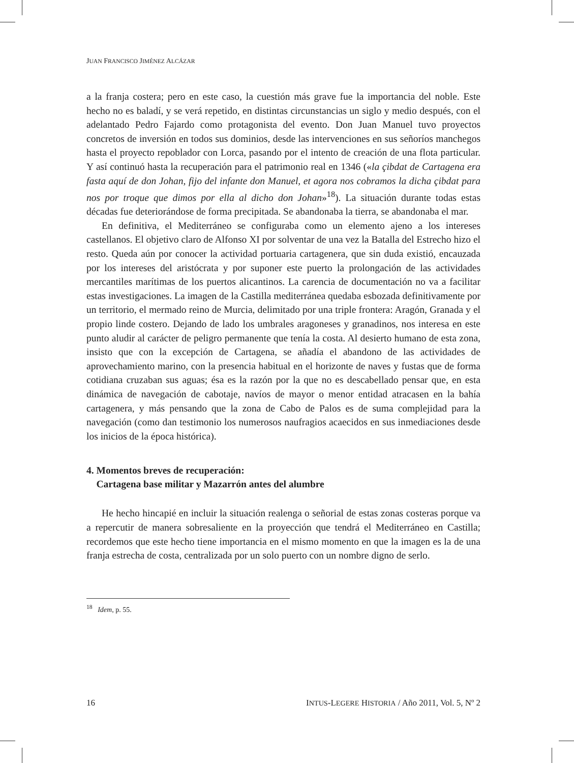JUAN FRANCISCO JIMÉNEZ ALCÁZAR
a la franja costera; pero en este caso, la cuestión más grave fue la importancia del noble. Este hecho no es baladí, y se verá repetido, en distintas circunstancias un siglo y medio después, con el adelantado Pedro Fajardo como protagonista del evento. Don Juan Manuel tuvo proyectos concretos de inversión en todos sus dominios, desde las intervenciones en sus señoríos manchegos hasta el proyecto repoblador con Lorca, pasando por el intento de creación de una flota particular. Y así continuó hasta la recuperación para el patrimonio real en 1346 («la çibdat de Cartagena era fasta aquí de don Johan, fijo del infante don Manuel, et agora nos cobramos la dicha çibdat para nos por troque que dimos por ella al dicho don Johan»<sup>18</sup>). La situación durante todas estas décadas fue deteriorándose de forma precipitada. Se abandonaba la tierra, se abandonaba el mar.
En definitiva, el Mediterráneo se configuraba como un elemento ajeno a los intereses castellanos. El objetivo claro de Alfonso XI por solventar de una vez la Batalla del Estrecho hizo el resto. Queda aún por conocer la actividad portuaria cartagenera, que sin duda existió, encauzada por los intereses del aristócrata y por suponer este puerto la prolongación de las actividades mercantiles marítimas de los puertos alicantinos. La carencia de documentación no va a facilitar estas investigaciones. La imagen de la Castilla mediterránea quedaba esbozada definitivamente por un territorio, el mermado reino de Murcia, delimitado por una triple frontera: Aragón, Granada y el propio linde costero. Dejando de lado los umbrales aragoneses y granadinos, nos interesa en este punto aludir al carácter de peligro permanente que tenía la costa. Al desierto humano de esta zona, insisto que con la excepción de Cartagena, se añadía el abandono de las actividades de aprovechamiento marino, con la presencia habitual en el horizonte de naves y fustas que de forma cotidiana cruzaban sus aguas; ésa es la razón por la que no es descabellado pensar que, en esta dinámica de navegación de cabotaje, navíos de mayor o menor entidad atracasen en la bahía cartagenera, y más pensando que la zona de Cabo de Palos es de suma complejidad para la navegación (como dan testimonio los numerosos naufragios acaecidos en sus inmediaciones desde los inicios de la época histórica).
4. Momentos breves de recuperación:
Cartagena base militar y Mazarrón antes del alumbre
He hecho hincapié en incluir la situación realenga o señorial de estas zonas costeras porque va a repercutir de manera sobresaliente en la proyección que tendrá el Mediterráneo en Castilla; recordemos que este hecho tiene importancia en el mismo momento en que la imagen es la de una franja estrecha de costa, centralizada por un solo puerto con un nombre digno de serlo.
<sup>18</sup> Idem, p. 55.
16 INTUS-LEGERE HISTORIA / Año 2011, Vol. 5, Nº 2